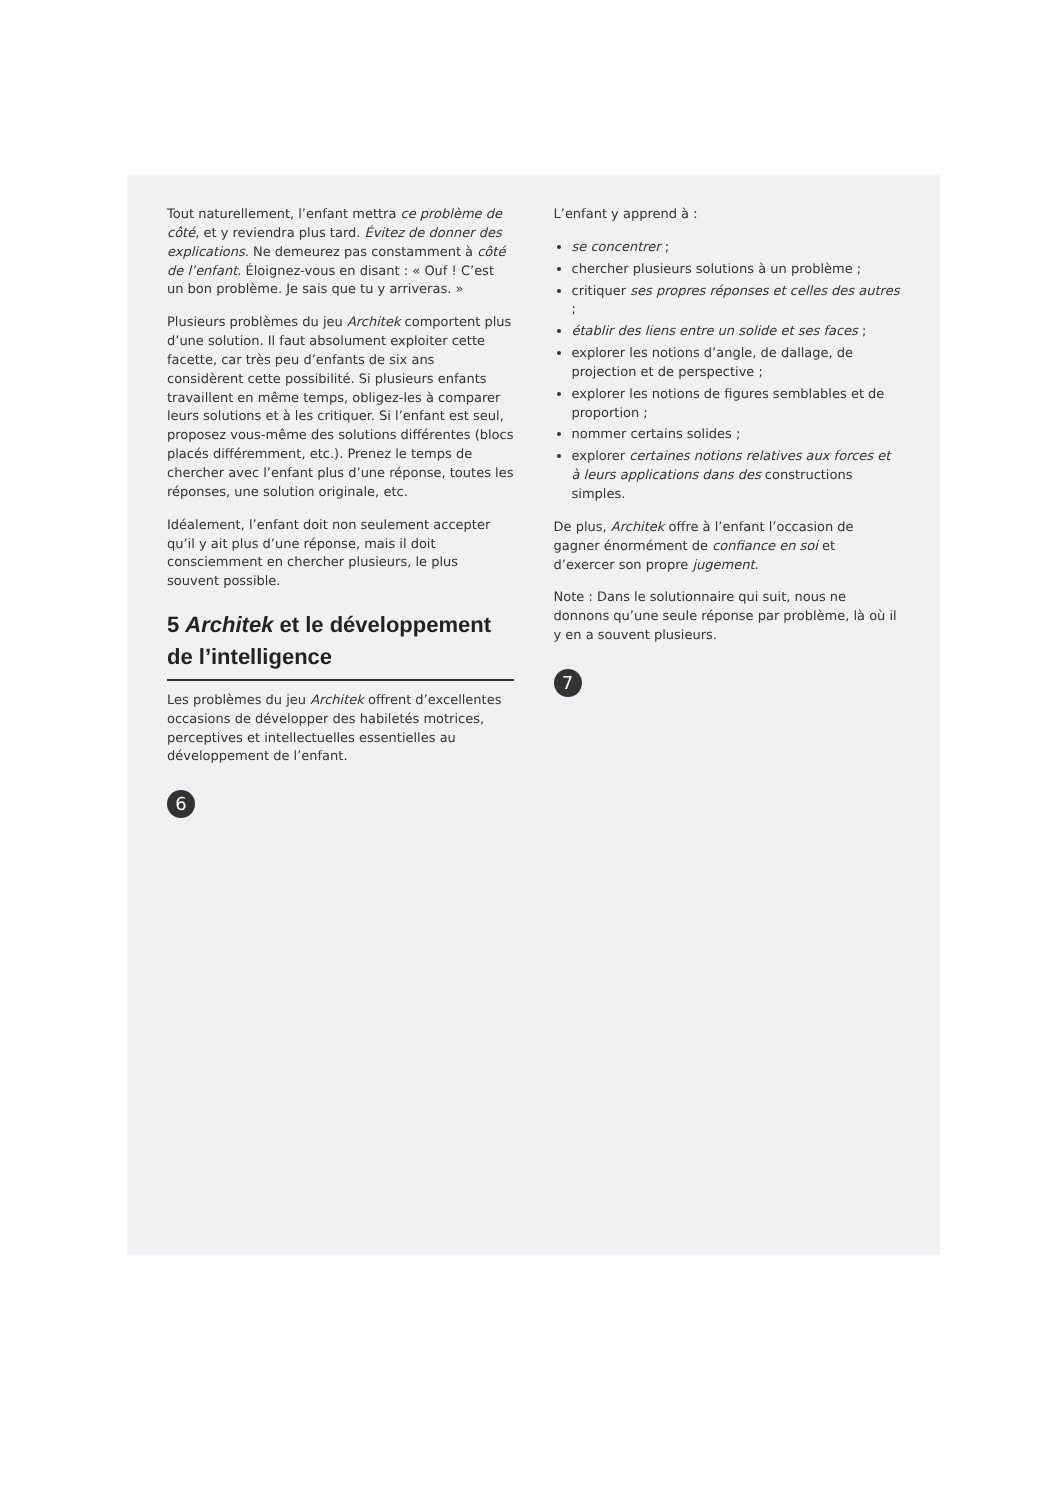Tout naturellement, l’enfant mettra ce problème de côté, et y reviendra plus tard. Évitez de donner des explications. Ne demeurez pas constamment à côté de l’enfant. Éloignez-vous en disant : « Ouf ! C’est un bon problème. Je sais que tu y arriveras. »
Plusieurs problèmes du jeu Architek comportent plus d’une solution. Il faut absolument exploiter cette facette, car très peu d’enfants de six ans considèrent cette possibilité. Si plusieurs enfants travaillent en même temps, obligez-les à comparer leurs solutions et à les critiquer. Si l’enfant est seul, proposez vous-même des solutions différentes (blocs placés différemment, etc.). Prenez le temps de chercher avec l’enfant plus d’une réponse, toutes les réponses, une solution originale, etc.
Idéalement, l’enfant doit non seulement accepter qu’il y ait plus d’une réponse, mais il doit consciemment en chercher plusieurs, le plus souvent possible.
5 Architek et le développement de l’intelligence
Les problèmes du jeu Architek offrent d’excellentes occasions de développer des habiletés motrices, perceptives et intellectuelles essentielles au développement de l’enfant.
6
L’enfant y apprend à :
se concentrer ;
chercher plusieurs solutions à un problème ;
critiquer ses propres réponses et celles des autres ;
établir des liens entre un solide et ses faces ;
explorer les notions d’angle, de dallage, de projection et de perspective ;
explorer les notions de figures semblables et de proportion ;
nommer certains solides ;
explorer certaines notions relatives aux forces et à leurs applications dans des constructions simples.
De plus, Architek offre à l’enfant l’occasion de gagner énormément de confiance en soi et d’exercer son propre jugement.
Note : Dans le solutionnaire qui suit, nous ne donnons qu’une seule réponse par problème, là où il y en a souvent plusieurs.
7